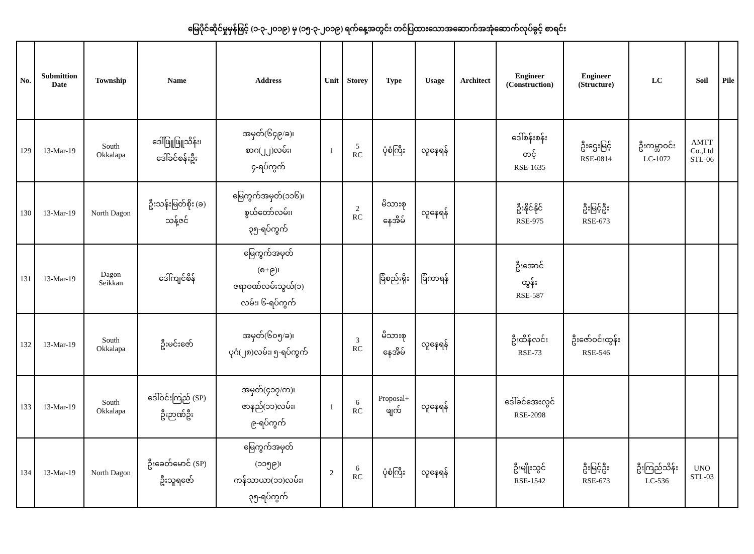မြေပိုင်ဆိုင်မှုမှန်ဖြင့် (၁-၃-၂၀၁၉) မှ (၁၅-၃-၂၀၁၉) ရက်နေ့အတွင်း တင်ပြထားသောအဆောက်အအုံဆောက်လုပ်ခွင့် စာရင်း
| No. | Submittion Date | Township | Name | Address | Unit | Storey | Type | Usage | Architect | Engineer (Construction) | Engineer (Structure) | LC | Soil | Pile |
| --- | --- | --- | --- | --- | --- | --- | --- | --- | --- | --- | --- | --- | --- | --- |
| 129 | 13-Mar-19 | South Okkalapa | ဒေါ်ဖြူဖြူသိန်း၊ ဒေါ်ခင်စန်းဦး | အမှတ်(၆၄၉/ခ)၊ စာဂ(၂၂)လမ်း၊ ၄-ရပ်ကွက် | 1 | 5 RC | ပုံစံကြီး | လူနေရန် | | ဒေါ်စန်းစန်း တင့် RSE-1635 | ဦးဌေးမြင့် RSE-0814 | ဦးကမ္ဘာဝင်း LC-1072 | AMTT Co.,Ltd STL-06 | |
| 130 | 13-Mar-19 | North Dagon | ဦးသန်းမြတ်စိုး (ခ) သန့်ဇင် | မြေကွက်အမှတ်(၁၁၆)၊ စွယ်တော်လမ်း၊ ၃၅-ရပ်ကွက် | | 2 RC | မိသားစု နေအိမ် | လူနေရန် | | ဦးနိုင်နိုင် RSE-975 | ဦးမြင့်ဦး RSE-673 | | | |
| 131 | 13-Mar-19 | Dagon Seikkan | ဒေါ်ကျင်စိန် | မြေကွက်အမှတ် (၈+၉)၊ ဇရာဝဏ်လမ်းသွယ်(၁) လမ်း၊ ၆-ရပ်ကွက် | | | ခြံစည်းရိုး | ခြံကာရန် | | ဦးအောင် ထွန်း RSE-587 | | | | |
| 132 | 13-Mar-19 | South Okkalapa | ဦးမင်းဇော် | အမှတ်(၆၀၅/ခ)၊ ပုဂံ(၂၈)လမ်း၊ ၅-ရပ်ကွက် | | 3 RC | မိသားစု နေအိမ် | လူနေရန် | | ဦးထိန်လင်း RSE-73 | ဦးဇော်ဝင်းထွန်း RSE-546 | | | |
| 133 | 13-Mar-19 | South Okkalapa | ဒေါ်ဝင်းကြည် (SP) ဦးဉာဏ်ဦး | အမှတ်(၄၁၇/က)၊ ဇာနည်(၁၁)လမ်း၊ ၉-ရပ်ကွက် | 1 | 6 RC | Proposal+ ဖျက် | လူနေရန် | | ဒေါ်ခင်အေးလွင် RSE-2098 | | | | |
| 134 | 13-Mar-19 | North Dagon | ဦးခေတ်မောင် (SP) ဦးသူရဇော် | မြေကွက်အမှတ် (၁၁၅၉)၊ ကန်သာယာ(၁၁)လမ်း၊ ၃၅-ရပ်ကွက် | 2 | 6 RC | ပုံစံကြီး | လူနေရန် | | ဦးမျိုးသွင် RSE-1542 | ဦးမြင့်ဦး RSE-673 | ဦးကြည်သိန်း LC-536 | UNO STL-03 | |